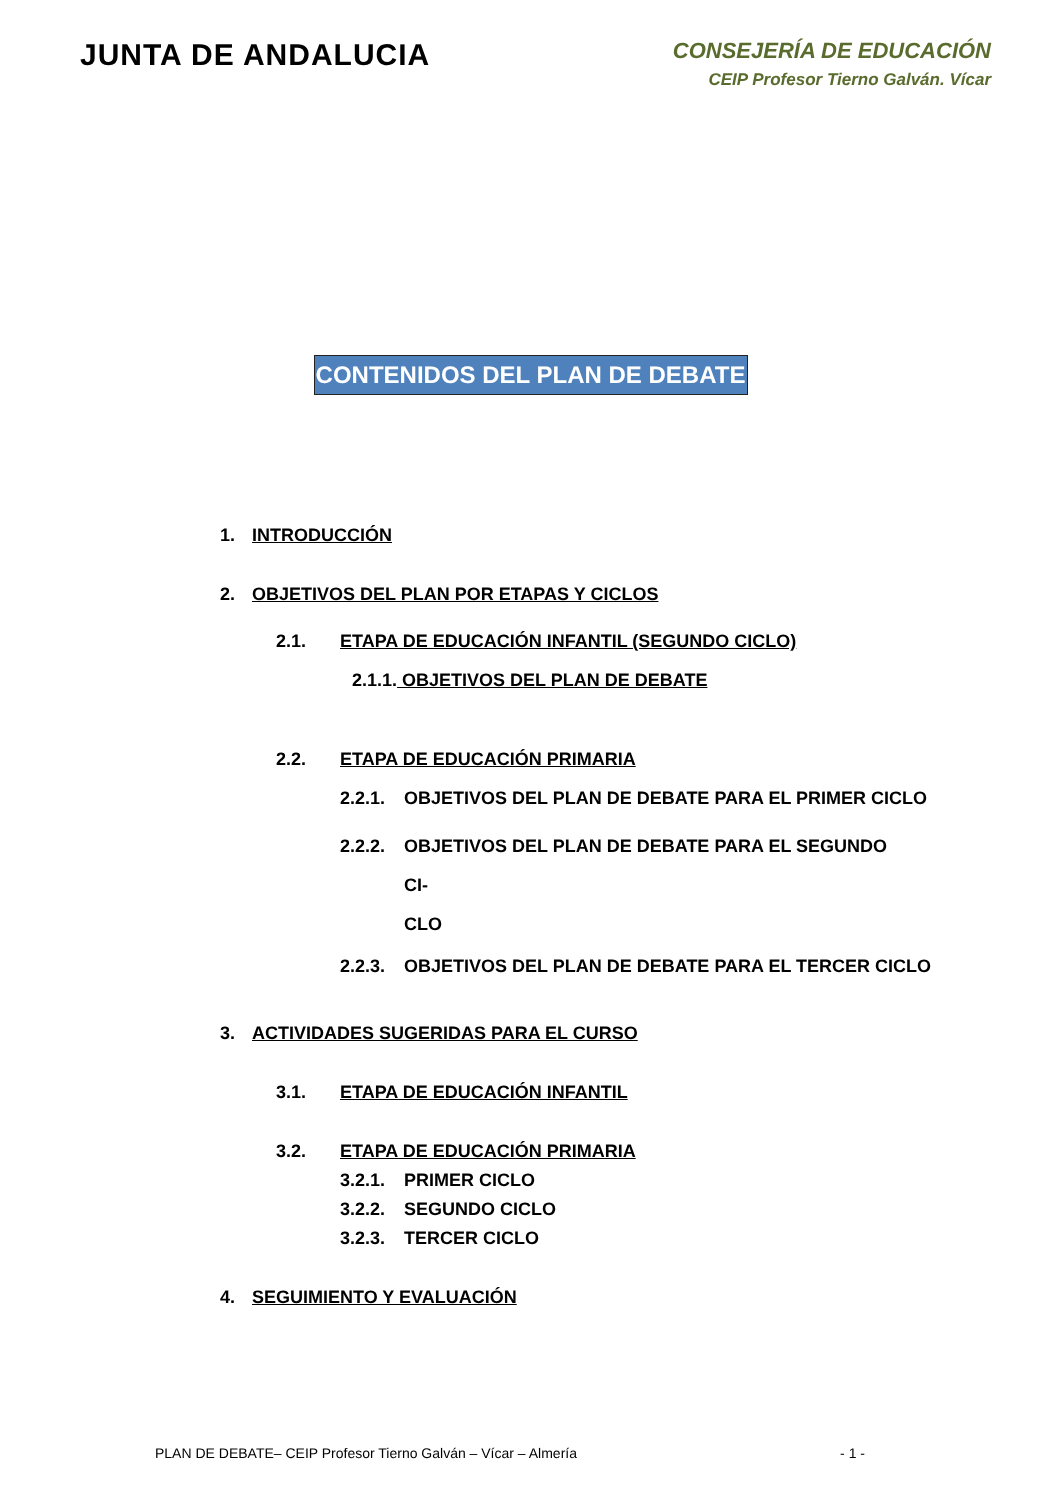JUNTA DE ANDALUCIA
CONSEJERÍA DE EDUCACIÓN
CEIP Profesor Tierno Galván. Vícar
CONTENIDOS DEL PLAN DE DEBATE
1. INTRODUCCIÓN
2. OBJETIVOS DEL PLAN POR ETAPAS Y CICLOS
2.1. ETAPA DE EDUCACIÓN INFANTIL (SEGUNDO CICLO)
2.1.1. OBJETIVOS DEL PLAN DE DEBATE
2.2. ETAPA DE EDUCACIÓN PRIMARIA
2.2.1. OBJETIVOS DEL PLAN DE DEBATE PARA EL PRIMER CICLO
2.2.2. OBJETIVOS DEL PLAN DE DEBATE PARA EL SEGUNDO CI-
CLO
2.2.3. OBJETIVOS DEL PLAN DE DEBATE PARA EL TERCER CICLO
3. ACTIVIDADES SUGERIDAS PARA EL CURSO
3.1. ETAPA DE EDUCACIÓN INFANTIL
3.2. ETAPA DE EDUCACIÓN PRIMARIA
3.2.1. PRIMER CICLO
3.2.2. SEGUNDO CICLO
3.2.3. TERCER CICLO
4. SEGUIMIENTO Y EVALUACIÓN
PLAN DE DEBATE– CEIP Profesor Tierno Galván – Vícar – Almería - 1 -